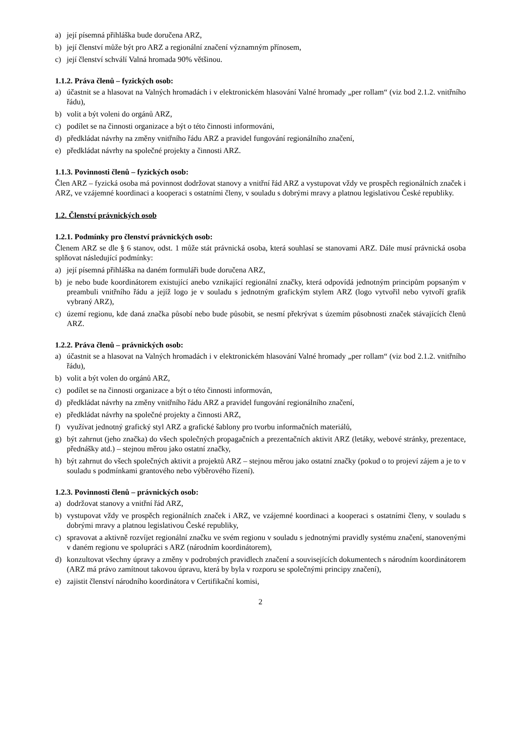a) její písemná přihláška bude doručena ARZ,
b) její členství může být pro ARZ a regionální značení významným přínosem,
c) její členství schválí Valná hromada 90% většinou.
1.1.2. Práva členů – fyzických osob:
a) účastnit se a hlasovat na Valných hromadách i v elektronickém hlasování Valné hromady „per rollam“ (viz bod 2.1.2. vnitřního řádu),
b) volit a být voleni do orgánů ARZ,
c) podílet se na činnosti organizace a být o této činnosti informováni,
d) předkládat návrhy na změny vnitřního řádu ARZ a pravidel fungování regionálního značení,
e) předkládat návrhy na společné projekty a činnosti ARZ.
1.1.3. Povinnosti členů – fyzických osob:
Člen ARZ – fyzická osoba má povinnost dodržovat stanovy a vnitřní řád ARZ a vystupovat vždy ve prospěch regionálních značek i ARZ, ve vzájemné koordinaci a kooperaci s ostatními členy, v souladu s dobrými mravy a platnou legislativou České republiky.
1.2. Členství právnických osob
1.2.1. Podmínky pro členství právnických osob:
Členem ARZ se dle § 6 stanov, odst. 1 může stát právnická osoba, která souhlasí se stanovami ARZ. Dále musí právnická osoba splňovat následující podmínky:
a) její písemná přihláška na daném formuláři bude doručena ARZ,
b) je nebo bude koordinátorem existující anebo vznikající regionální značky, která odpovídá jednotným principům popsaným v preambuli vnitřního řádu a jejíž logo je v souladu s jednotným grafickým stylem ARZ (logo vytvořil nebo vytvoří grafik vybraný ARZ),
c) území regionu, kde daná značka působí nebo bude působit, se nesmí překrývat s územím působnosti značek stávajících členů ARZ.
1.2.2. Práva členů – právnických osob:
a) účastnit se a hlasovat na Valných hromadách i v elektronickém hlasování Valné hromady „per rollam“ (viz bod 2.1.2. vnitřního řádu),
b) volit a být volen do orgánů ARZ,
c) podílet se na činnosti organizace a být o této činnosti informován,
d) předkládat návrhy na změny vnitřního řádu ARZ a pravidel fungování regionálního značení,
e) předkládat návrhy na společné projekty a činnosti ARZ,
f) využívat jednotný grafický styl ARZ a grafické šablony pro tvorbu informačních materiálů,
g) být zahrnut (jeho značka) do všech společných propagačních a prezentačních aktivit ARZ (letáky, webové stránky, prezentace, přednášky atd.) – stejnou měrou jako ostatní značky,
h) být zahrnut do všech společných aktivit a projektů ARZ – stejnou měrou jako ostatní značky (pokud o to projeví zájem a je to v souladu s podmínkami grantového nebo výběrového řízení).
1.2.3. Povinnosti členů – právnických osob:
a) dodržovat stanovy a vnitřní řád ARZ,
b) vystupovat vždy ve prospěch regionálních značek i ARZ, ve vzájemné koordinaci a kooperaci s ostatními členy, v souladu s dobrými mravy a platnou legislativou České republiky,
c) spravovat a aktivně rozvíjet regionální značku ve svém regionu v souladu s jednotnými pravidly systému značení, stanovenými v daném regionu ve spolupráci s ARZ (národním koordinátorem),
d) konzultovat všechny úpravy a změny v podrobných pravidlech značení a souvisejících dokumentech s národním koordinátorem (ARZ má právo zamítnout takovou úpravu, která by byla v rozporu se společnými principy značení),
e) zajistit členství národního koordinátora v Certifikační komisi,
2